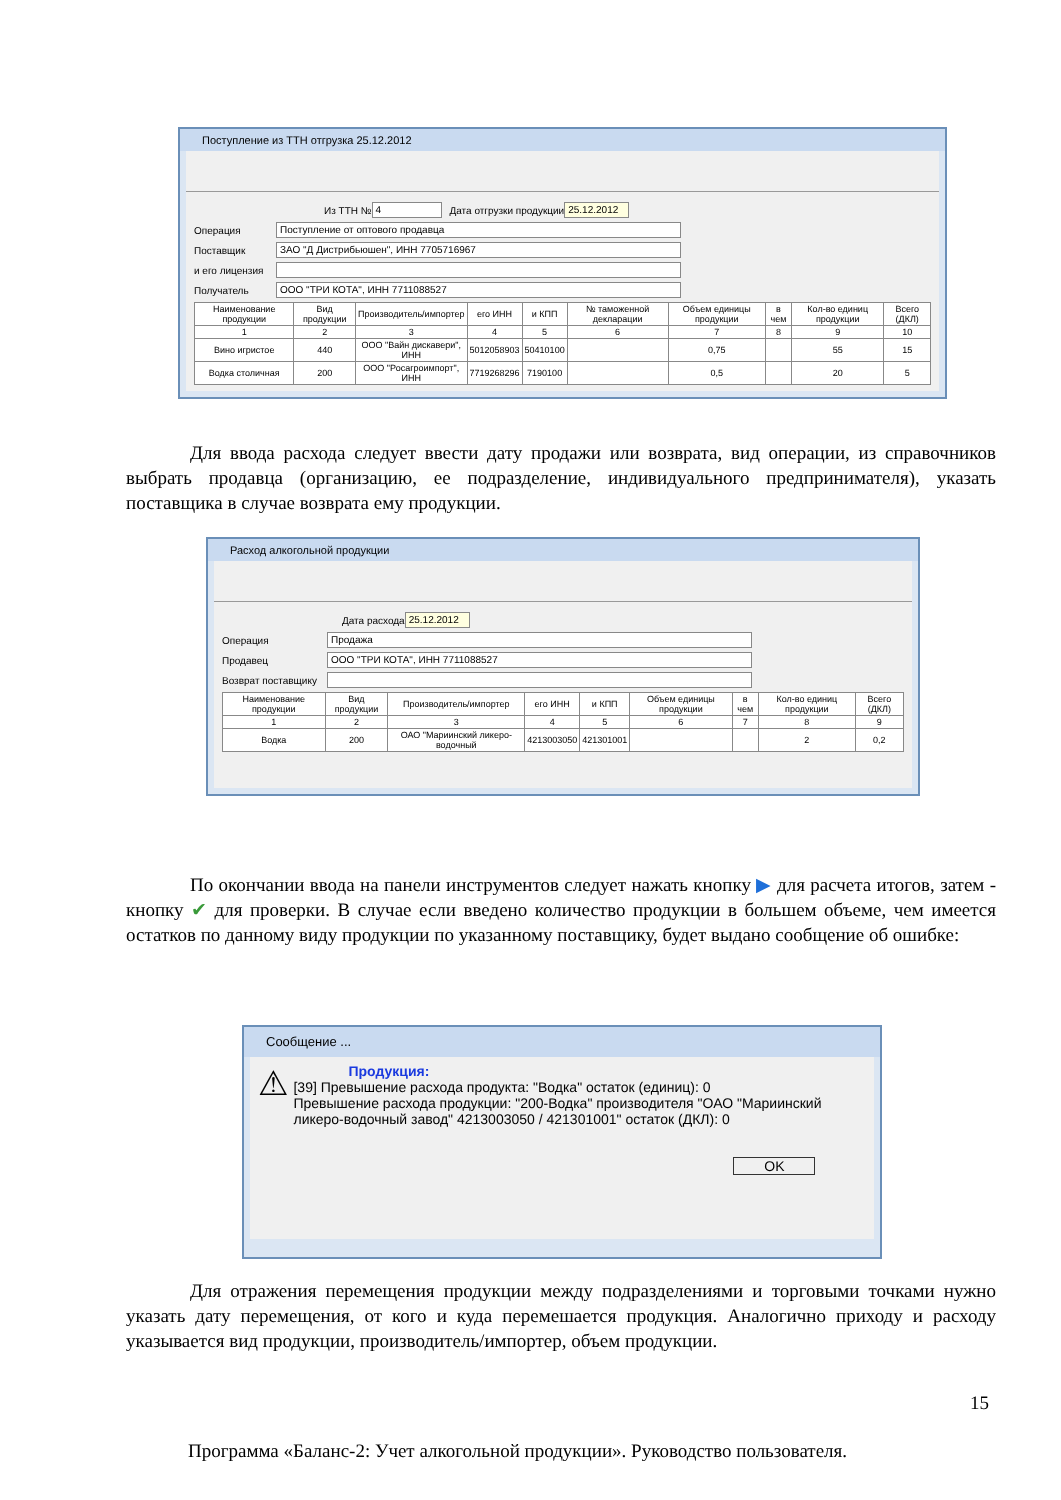Поступление из ТТН отгрузка 25.12.2012
Из ТТН № 4 Дата отгрузки продукции 25.12.2012
Операция Поступление от оптового продавца
Поставщик ЗАО "Д Дистрибьюшен", ИНН 7705716967
и его лицензия
Получатель ООО "ТРИ КОТА", ИНН 7711088527
| Наименование продукции | Вид продукции | Производитель/импортер | его ИНН | и КПП | № таможенной декларации | Объем единицы продукции | в чем | Кол-во единиц продукции | Всего (ДКЛ) |
| --- | --- | --- | --- | --- | --- | --- | --- | --- | --- |
| 1 | 2 | 3 | 4 | 5 | 6 | 7 | 8 | 9 | 10 |
| Вино игристое | 440 | ООО "Вайн дискавери", ИНН | 5012058903 | 50410100 | | 0,75 | | 55 | 15 |
| Водка столичная | 200 | ООО "Росагроимпорт", ИНН | 7719268296 | 7190100 | | 0,5 | | 20 | 5 |
Для ввода расхода следует ввести дату продажи или возврата, вид операции, из справочников выбрать продавца (организацию, ее подразделение, индивидуального предпринимателя), указать поставщика в случае возврата ему продукции.
Расход алкогольной продукции
Дата расхода 25.12.2012
Операция Продажа
Продавец ООО "ТРИ КОТА", ИНН 7711088527
Возврат поставщику
| Наименование продукции | Вид продукции | Производитель/импортер | его ИНН | и КПП | Объем единицы продукции | в чем | Кол-во единиц продукции | Всего (ДКЛ) |
| --- | --- | --- | --- | --- | --- | --- | --- | --- |
| 1 | 2 | 3 | 4 | 5 | 6 | 7 | 8 | 9 |
| Водка | 200 | ОАО "Мариинский ликеро-водочный | 4213003050 | 421301001 | | | 2 | 0,2 |
По окончании ввода на панели инструментов следует нажать кнопку ▶ для расчета итогов, затем - кнопку ✔ для проверки. В случае если введено количество продукции в большем объеме, чем имеется остатков по данному виду продукции по указанному поставщику, будет выдано сообщение об ошибке:
Сообщение ...
⚠
Продукция:
[39] Превышение расхода продукта: "Водка" остаток (единиц): 0
Превышение расхода продукции: "200-Водка" производителя "ОАО "Мариинский ликеро-водочный завод" 4213003050 / 421301001" остаток (ДКЛ): 0
OK
Для отражения перемещения продукции между подразделениями и торговыми точками нужно указать дату перемещения, от кого и куда перемешается продукция. Аналогично приходу и расходу указывается вид продукции, производитель/импортер, объем продукции.
15
Программа «Баланс-2: Учет алкогольной продукции». Руководство пользователя.